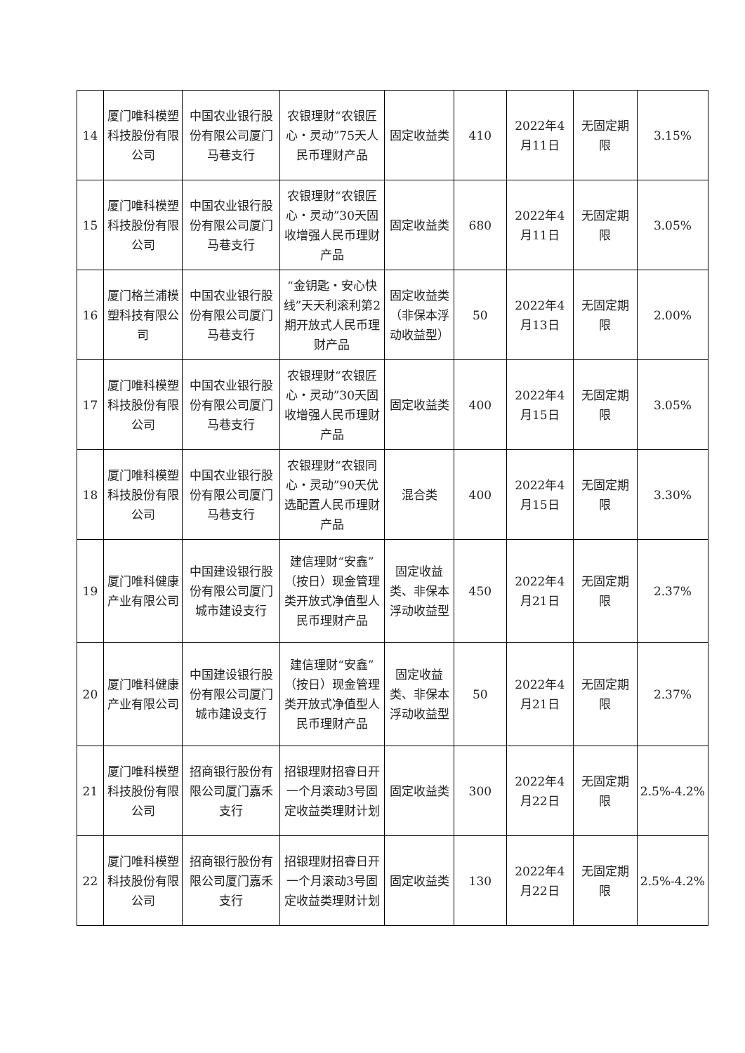| 14 | 厦门唯科模塑科技股份有限公司 | 中国农业银行股份有限公司厦门马巷支行 | 农银理财“农银匠心・灵动”75天人民币理财产品 | 固定收益类 | 410 | 2022年4月11日 | 无固定期限 | 3.15% |
| 15 | 厦门唯科模塑科技股份有限公司 | 中国农业银行股份有限公司厦门马巷支行 | 农银理财“农银匠心・灵动”30天固收增强人民币理财产品 | 固定收益类 | 680 | 2022年4月11日 | 无固定期限 | 3.05% |
| 16 | 厦门格兰浦模塑科技有限公司 | 中国农业银行股份有限公司厦门马巷支行 | “金钥匙・安心快线”天天利滚利第2期开放式人民币理财产品 | 固定收益类（非保本浮动收益型） | 50 | 2022年4月13日 | 无固定期限 | 2.00% |
| 17 | 厦门唯科模塑科技股份有限公司 | 中国农业银行股份有限公司厦门马巷支行 | 农银理财“农银匠心・灵动”30天固收增强人民币理财产品 | 固定收益类 | 400 | 2022年4月15日 | 无固定期限 | 3.05% |
| 18 | 厦门唯科模塑科技股份有限公司 | 中国农业银行股份有限公司厦门马巷支行 | 农银理财“农银同心・灵动”90天优选配置人民币理财产品 | 混合类 | 400 | 2022年4月15日 | 无固定期限 | 3.30% |
| 19 | 厦门唯科健康产业有限公司 | 中国建设银行股份有限公司厦门城市建设支行 | 建信理财“安鑫”（按日）现金管理类开放式净值型人民币理财产品 | 固定收益类、非保本浮动收益型 | 450 | 2022年4月21日 | 无固定期限 | 2.37% |
| 20 | 厦门唯科健康产业有限公司 | 中国建设银行股份有限公司厦门城市建设支行 | 建信理财“安鑫”（按日）现金管理类开放式净值型人民币理财产品 | 固定收益类、非保本浮动收益型 | 50 | 2022年4月21日 | 无固定期限 | 2.37% |
| 21 | 厦门唯科模塑科技股份有限公司 | 招商银行股份有限公司厦门嘉禾支行 | 招银理财招睿日开一个月滚动3号固定收益类理财计划 | 固定收益类 | 300 | 2022年4月22日 | 无固定期限 | 2.5%-4.2% |
| 22 | 厦门唯科模塑科技股份有限公司 | 招商银行股份有限公司厦门嘉禾支行 | 招银理财招睿日开一个月滚动3号固定收益类理财计划 | 固定收益类 | 130 | 2022年4月22日 | 无固定期限 | 2.5%-4.2% |